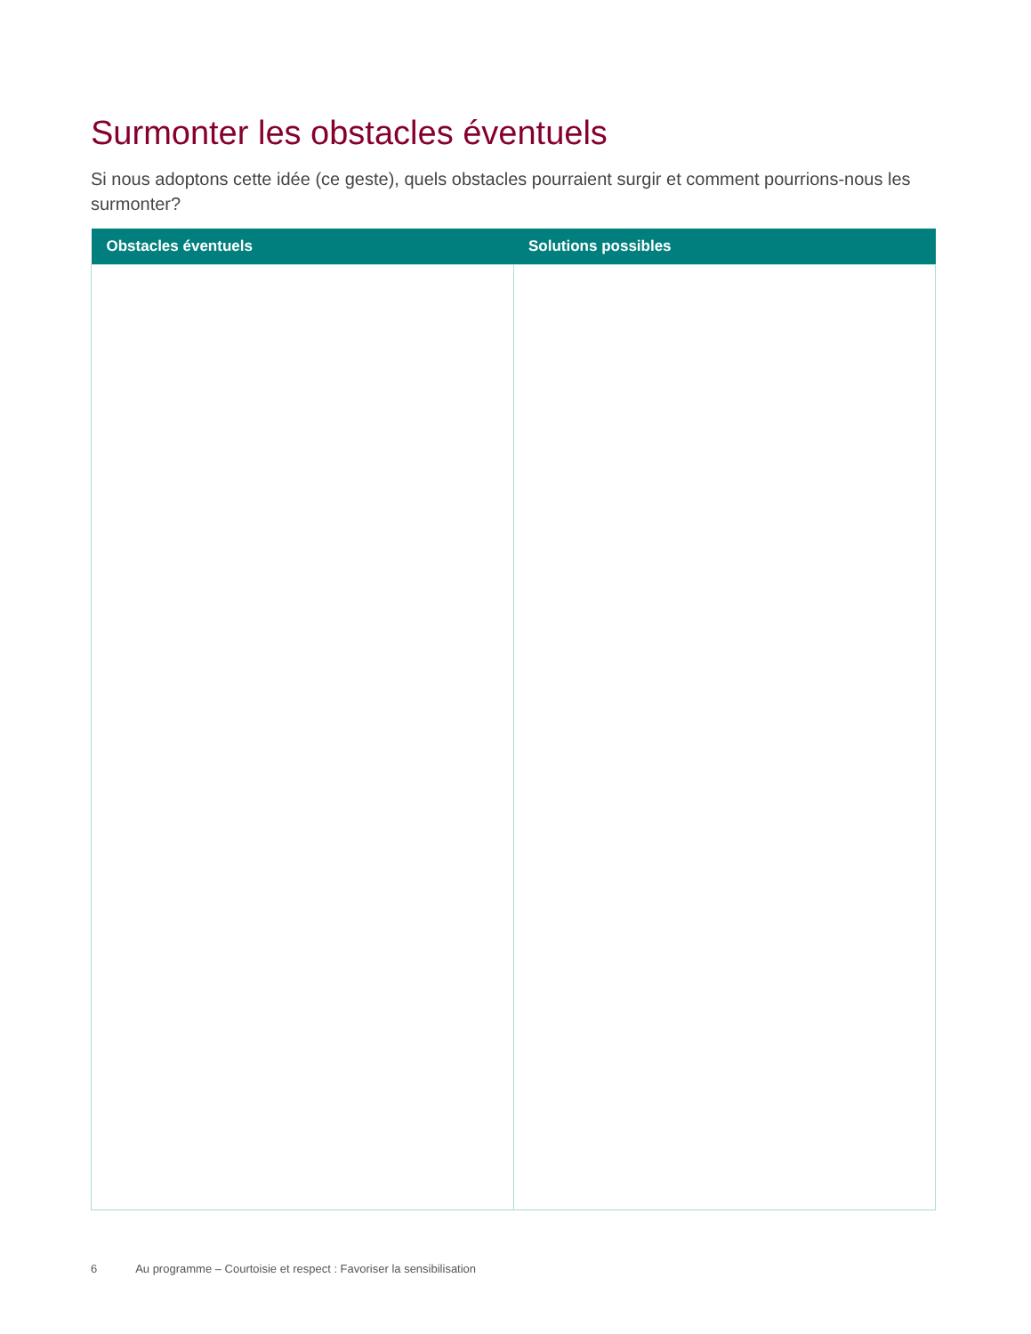Surmonter les obstacles éventuels
Si nous adoptons cette idée (ce geste), quels obstacles pourraient surgir et comment pourrions-nous les surmonter?
| Obstacles éventuels | Solutions possibles |
| --- | --- |
6 Au programme – Courtoisie et respect : Favoriser la sensibilisation